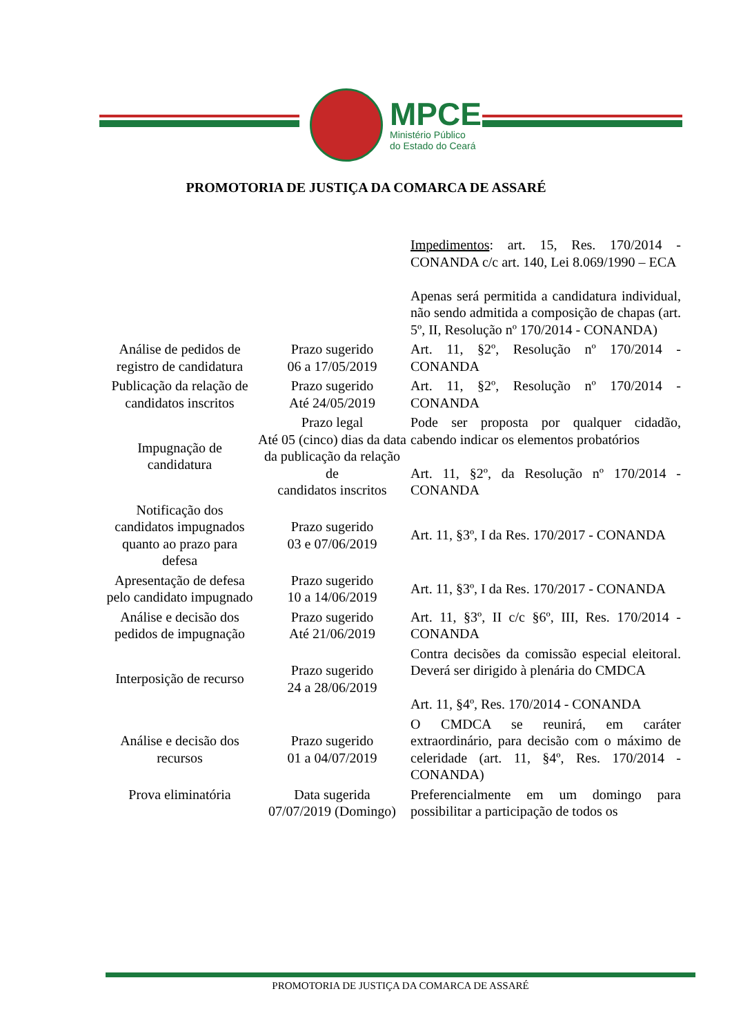MPCE
Ministério Público
do Estado do Ceará
PROMOTORIA DE JUSTIÇA DA COMARCA DE ASSARÉ
| | | Impedimentos : art. 15, Res. 170/2014 - CONANDA c/c art. 140, Lei 8.069/1990 – ECA Apenas será permitida a candidatura individual, não sendo admitida a composição de chapas (art. 5º, II, Resolução nº 170/2014 - CONANDA) |
| Análise de pedidos de registro de candidatura | Prazo sugerido 06 a 17/05/2019 | Art. 11, §2º, Resolução nº 170/2014 - CONANDA |
| Publicação da relação de candidatos inscritos | Prazo sugerido Até 24/05/2019 | Art. 11, §2º, Resolução nº 170/2014 - CONANDA |
| Impugnação de candidatura | Prazo legal Até 05 (cinco) dias da data da publicação da relação de candidatos inscritos | Pode ser proposta por qualquer cidadão, cabendo indicar os elementos probatórios Art. 11, §2º, da Resolução nº 170/2014 - CONANDA |
| Notificação dos candidatos impugnados quanto ao prazo para defesa | Prazo sugerido 03 e 07/06/2019 | Art. 11, §3º, I da Res. 170/2017 - CONANDA |
| Apresentação de defesa pelo candidato impugnado | Prazo sugerido 10 a 14/06/2019 | Art. 11, §3º, I da Res. 170/2017 - CONANDA |
| Análise e decisão dos pedidos de impugnação | Prazo sugerido Até 21/06/2019 | Art. 11, §3º, II c/c §6º, III, Res. 170/2014 - CONANDA |
| Interposição de recurso | Prazo sugerido 24 a 28/06/2019 | Contra decisões da comissão especial eleitoral. Deverá ser dirigido à plenária do CMDCA Art. 11, §4º, Res. 170/2014 - CONANDA |
| Análise e decisão dos recursos | Prazo sugerido 01 a 04/07/2019 | O CMDCA se reunirá, em caráter extraordinário, para decisão com o máximo de celeridade (art. 11, §4º, Res. 170/2014 - CONANDA) |
| Prova eliminatória | Data sugerida 07/07/2019 (Domingo) | Preferencialmente em um domingo para possibilitar a participação de todos os |
PROMOTORIA DE JUSTIÇA DA COMARCA DE ASSARÉ